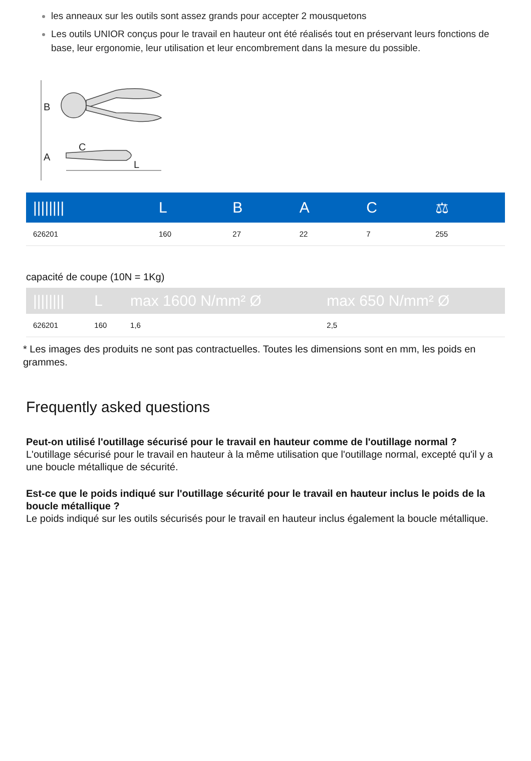les anneaux sur les outils sont assez grands pour accepter 2 mousquetons
Les outils UNIOR conçus pour le travail en hauteur ont été réalisés tout en préservant leurs fonctions de base, leur ergonomie, leur utilisation et leur encombrement dans la mesure du possible.
B
C
L
A
| //////// | L | B | A | C | ⚖ |
| --- | --- | --- | --- | --- | --- |
| 626201 | 160 | 27 | 22 | 7 | 255 |
capacité de coupe (10N = 1Kg)
| //////// | L | max 1600 N/mm² Ø | max 650 N/mm² Ø |
| --- | --- | --- | --- |
| 626201 | 160 | 1,6 | 2,5 |
* Les images des produits ne sont pas contractuelles. Toutes les dimensions sont en mm, les poids en grammes.
Frequently asked questions
Peut-on utilisé l'outillage sécurisé pour le travail en hauteur comme de l'outillage normal ?
L'outillage sécurisé pour le travail en hauteur à la même utilisation que l'outillage normal, excepté qu'il y a une boucle métallique de sécurité.
Est-ce que le poids indiqué sur l'outillage sécurité pour le travail en hauteur inclus le poids de la boucle métallique ?
Le poids indiqué sur les outils sécurisés pour le travail en hauteur inclus également la boucle métallique.